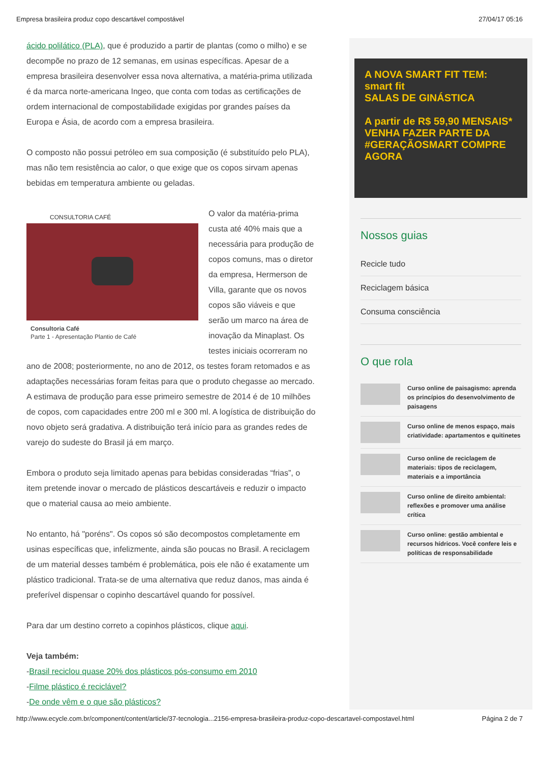Empresa brasileira produz copo descartável compostável 27/04/17 05:16
ácido polilático (PLA), que é produzido a partir de plantas (como o milho) e se decompõe no prazo de 12 semanas, em usinas específicas. Apesar de a empresa brasileira desenvolver essa nova alternativa, a matéria-prima utilizada é da marca norte-americana Ingeo, que conta com todas as certificações de ordem internacional de compostabilidade exigidas por grandes países da Europa e Ásia, de acordo com a empresa brasileira.
O composto não possui petróleo em sua composição (é substituído pelo PLA), mas não tem resistência ao calor, o que exige que os copos sirvam apenas bebidas em temperatura ambiente ou geladas.
CONSULTORIA CAFÉ
Consultoria Café
Parte 1 - Apresentação Plantio de Café
O valor da matéria-prima custa até 40% mais que a necessária para produção de copos comuns, mas o diretor da empresa, Hermerson de Villa, garante que os novos copos são viáveis e que serão um marco na área de inovação da Minaplast. Os testes iniciais ocorreram no ano de 2008; posteriormente, no ano de 2012, os testes foram retomados e as adaptações necessárias foram feitas para que o produto chegasse ao mercado. A estimava de produção para esse primeiro semestre de 2014 é de 10 milhões de copos, com capacidades entre 200 ml e 300 ml. A logística de distribuição do novo objeto será gradativa. A distribuição terá início para as grandes redes de varejo do sudeste do Brasil já em março.
Embora o produto seja limitado apenas para bebidas consideradas “frias”, o item pretende inovar o mercado de plásticos descartáveis e reduzir o impacto que o material causa ao meio ambiente.
No entanto, há "poréns". Os copos só são decompostos completamente em usinas específicas que, infelizmente, ainda são poucas no Brasil. A reciclagem de um material desses também é problemática, pois ele não é exatamente um plástico tradicional. Trata-se de uma alternativa que reduz danos, mas ainda é preferível dispensar o copinho descartável quando for possível.
Para dar um destino correto a copinhos plásticos, clique aqui.
Veja também:
-Brasil reciclou quase 20% dos plásticos pós-consumo em 2010
-Filme plástico é reciclável?
-De onde vêm e o que são plásticos?
A NOVA SMART FIT TEM: smart fit
SALAS DE GINÁSTICA
A partir de R$ 59,90 MENSAIS*
VENHA FAZER PARTE DA #GERAÇÃOSMART COMPRE AGORA
Nossos guias
Recicle tudo
Reciclagem básica
Consuma consciência
O que rola
Curso online de paisagismo: aprenda os princípios do desenvolvimento de paisagens
Curso online de menos espaço, mais criatividade: apartamentos e quitinetes
Curso online de reciclagem de materiais: tipos de reciclagem, materiais e a importância
Curso online de direito ambiental: reflexões e promover uma análise crítica
Curso online: gestão ambiental e recursos hídricos. Você confere leis e políticas de responsabilidade
http://www.ecycle.com.br/component/content/article/37-tecnologia...2156-empresa-brasileira-produz-copo-descartavel-compostavel.html Página 2 de 7